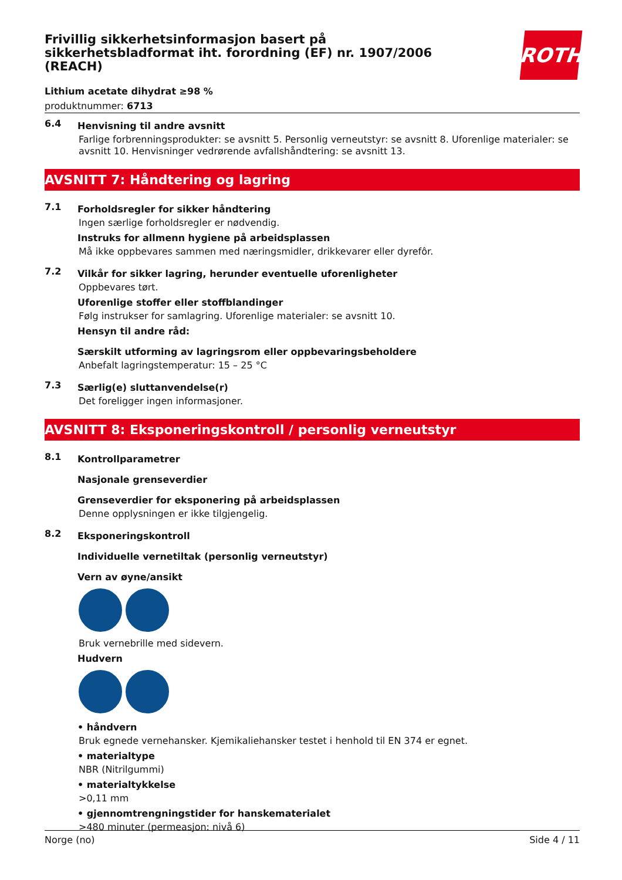Frivillig sikkerhetsinformasjon basert på sikkerhetsbladformat iht. forordning (EF) nr. 1907/2006 (REACH)
ROTH
Lithium acetate dihydrat ≥98 %
produktnummer: 6713
6.4
Henvisning til andre avsnitt
Farlige forbrenningsprodukter: se avsnitt 5. Personlig verneutstyr: se avsnitt 8. Uforenlige materialer: se avsnitt 10. Henvisninger vedrørende avfallshåndtering: se avsnitt 13.
AVSNITT 7: Håndtering og lagring
7.1
Forholdsregler for sikker håndtering
Ingen særlige forholdsregler er nødvendig.
Instruks for allmenn hygiene på arbeidsplassen
Må ikke oppbevares sammen med næringsmidler, drikkevarer eller dyrefôr.
7.2
Vilkår for sikker lagring, herunder eventuelle uforenligheter
Oppbevares tørt.
Uforenlige stoffer eller stoffblandinger
Følg instrukser for samlagring. Uforenlige materialer: se avsnitt 10.
Hensyn til andre råd:
Særskilt utforming av lagringsrom eller oppbevaringsbeholdere
Anbefalt lagringstemperatur: 15 – 25 °C
7.3
Særlig(e) sluttanvendelse(r)
Det foreligger ingen informasjoner.
AVSNITT 8: Eksponeringskontroll / personlig verneutstyr
8.1
Kontrollparametrer
Nasjonale grenseverdier
Grenseverdier for eksponering på arbeidsplassen
Denne opplysningen er ikke tilgjengelig.
8.2
Eksponeringskontroll
Individuelle vernetiltak (personlig verneutstyr)
Vern av øyne/ansikt
Bruk vernebrille med sidevern.
Hudvern
• håndvern
Bruk egnede vernehansker. Kjemikaliehansker testet i henhold til EN 374 er egnet.
• materialtype
NBR (Nitrilgummi)
• materialtykkelse
>0,11 mm
• gjennomtrengningstider for hanskematerialet
>480 minuter (permeasjon: nivå 6)
Norge (no) Side 4 / 11